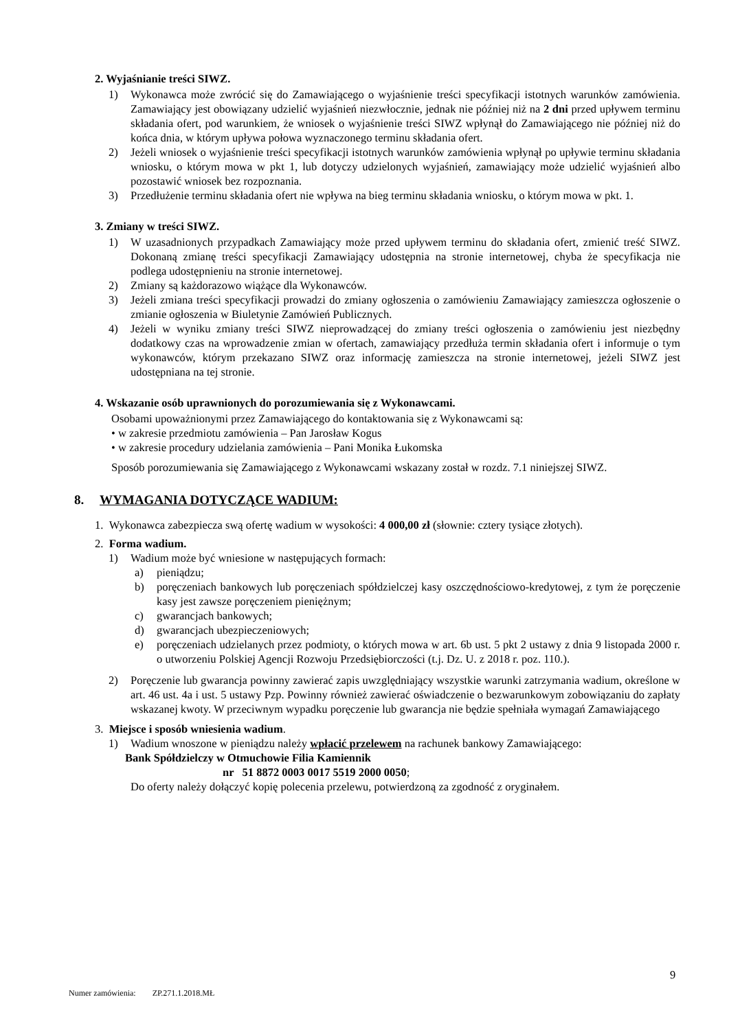2. Wyjaśnianie treści SIWZ.
1) Wykonawca może zwrócić się do Zamawiającego o wyjaśnienie treści specyfikacji istotnych warunków zamówienia. Zamawiający jest obowiązany udzielić wyjaśnień niezwłocznie, jednak nie później niż na 2 dni przed upływem terminu składania ofert, pod warunkiem, że wniosek o wyjaśnienie treści SIWZ wpłynął do Zamawiającego nie później niż do końca dnia, w którym upływa połowa wyznaczonego terminu składania ofert.
2) Jeżeli wniosek o wyjaśnienie treści specyfikacji istotnych warunków zamówienia wpłynął po upływie terminu składania wniosku, o którym mowa w pkt 1, lub dotyczy udzielonych wyjaśnień, zamawiający może udzielić wyjaśnień albo pozostawić wniosek bez rozpoznania.
3) Przedłużenie terminu składania ofert nie wpływa na bieg terminu składania wniosku, o którym mowa w pkt. 1.
3. Zmiany w treści SIWZ.
1) W uzasadnionych przypadkach Zamawiający może przed upływem terminu do składania ofert, zmienić treść SIWZ. Dokonaną zmianę treści specyfikacji Zamawiający udostępnia na stronie internetowej, chyba że specyfikacja nie podlega udostępnieniu na stronie internetowej.
2) Zmiany są każdorazowo wiążące dla Wykonawców.
3) Jeżeli zmiana treści specyfikacji prowadzi do zmiany ogłoszenia o zamówieniu Zamawiający zamieszcza ogłoszenie o zmianie ogłoszenia w Biuletynie Zamówień Publicznych.
4) Jeżeli w wyniku zmiany treści SIWZ nieprowadzącej do zmiany treści ogłoszenia o zamówieniu jest niezbędny dodatkowy czas na wprowadzenie zmian w ofertach, zamawiający przedłuża termin składania ofert i informuje o tym wykonawców, którym przekazano SIWZ oraz informację zamieszcza na stronie internetowej, jeżeli SIWZ jest udostępniana na tej stronie.
4. Wskazanie osób uprawnionych do porozumiewania się z Wykonawcami.
Osobami upoważnionymi przez Zamawiającego do kontaktowania się z Wykonawcami są:
• w zakresie przedmiotu zamówienia – Pan Jarosław Kogus
• w zakresie procedury udzielania zamówienia – Pani Monika Łukomska
Sposób porozumiewania się Zamawiającego z Wykonawcami wskazany został w rozdz. 7.1 niniejszej SIWZ.
8. WYMAGANIA DOTYCZĄCE WADIUM:
1. Wykonawca zabezpiecza swą ofertę wadium w wysokości: 4 000,00 zł (słownie: cztery tysiące złotych).
2. Forma wadium.
1) Wadium może być wniesione w następujących formach:
a) pieniądzu;
b) poręczeniach bankowych lub poręczeniach spółdzielczej kasy oszczędnościowo-kredytowej, z tym że poręczenie kasy jest zawsze poręczeniem pieniężnym;
c) gwarancjach bankowych;
d) gwarancjach ubezpieczeniowych;
e) poręczeniach udzielanych przez podmioty, o których mowa w art. 6b ust. 5 pkt 2 ustawy z dnia 9 listopada 2000 r. o utworzeniu Polskiej Agencji Rozwoju Przedsiębiorczości (t.j. Dz. U. z 2018 r. poz. 110.).
2) Poręczenie lub gwarancja powinny zawierać zapis uwzględniający wszystkie warunki zatrzymania wadium, określone w art. 46 ust. 4a i ust. 5 ustawy Pzp. Powinny również zawierać oświadczenie o bezwarunkowym zobowiązaniu do zapłaty wskazanej kwoty. W przeciwnym wypadku poręczenie lub gwarancja nie będzie spełniała wymagań Zamawiającego
3. Miejsce i sposób wniesienia wadium.
1) Wadium wnoszone w pieniądzu należy wpłacić przelewem na rachunek bankowy Zamawiającego:
Bank Spółdzielczy w Otmuchowie Filia Kamiennik
nr 51 8872 0003 0017 5519 2000 0050;
Do oferty należy dołączyć kopię polecenia przelewu, potwierdzoną za zgodność z oryginałem.
9
Numer zamówienia: ZP.271.1.2018.MŁ